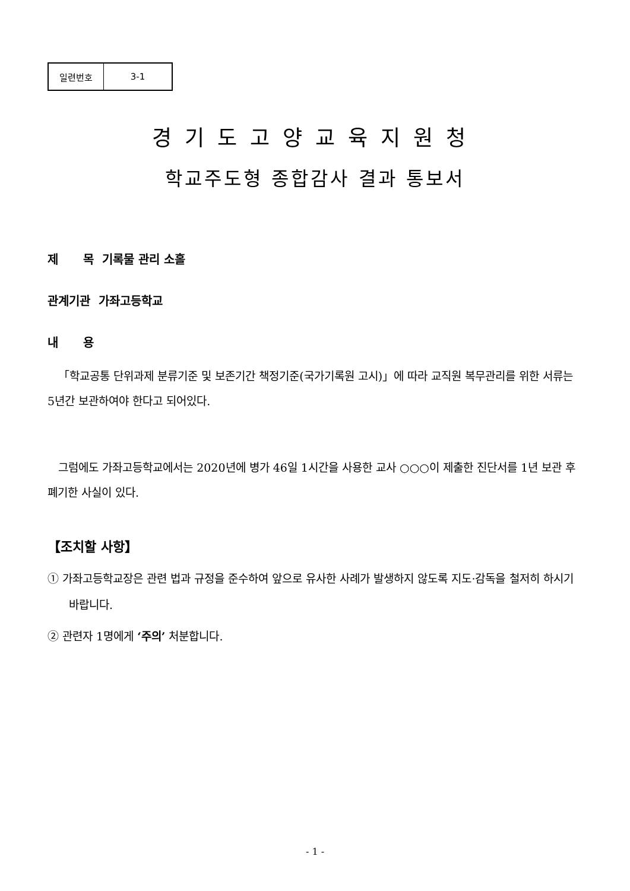| 일련번호 | 3-1 |
경기도고양교육지원청
학교주도형 종합감사 결과 통보서
제 목 기록물 관리 소홀
관계기관 가좌고등학교
내 용
「학교공통 단위과제 분류기준 및 보존기간 책정기준(국가기록원 고시)」에 따라 교직원 복무관리를 위한 서류는 5년간 보관하여야 한다고 되어있다.
그럼에도 가좌고등학교에서는 2020년에 병가 46일 1시간을 사용한 교사 ○○○이 제출한 진단서를 1년 보관 후 폐기한 사실이 있다.
【조치할 사항】
① 가좌고등학교장은 관련 법과 규정을 준수하여 앞으로 유사한 사례가 발생하지 않도록 지도·감독을 철저히 하시기 바랍니다.
② 관련자 1명에게 ‘주의’ 처분합니다.
- 1 -